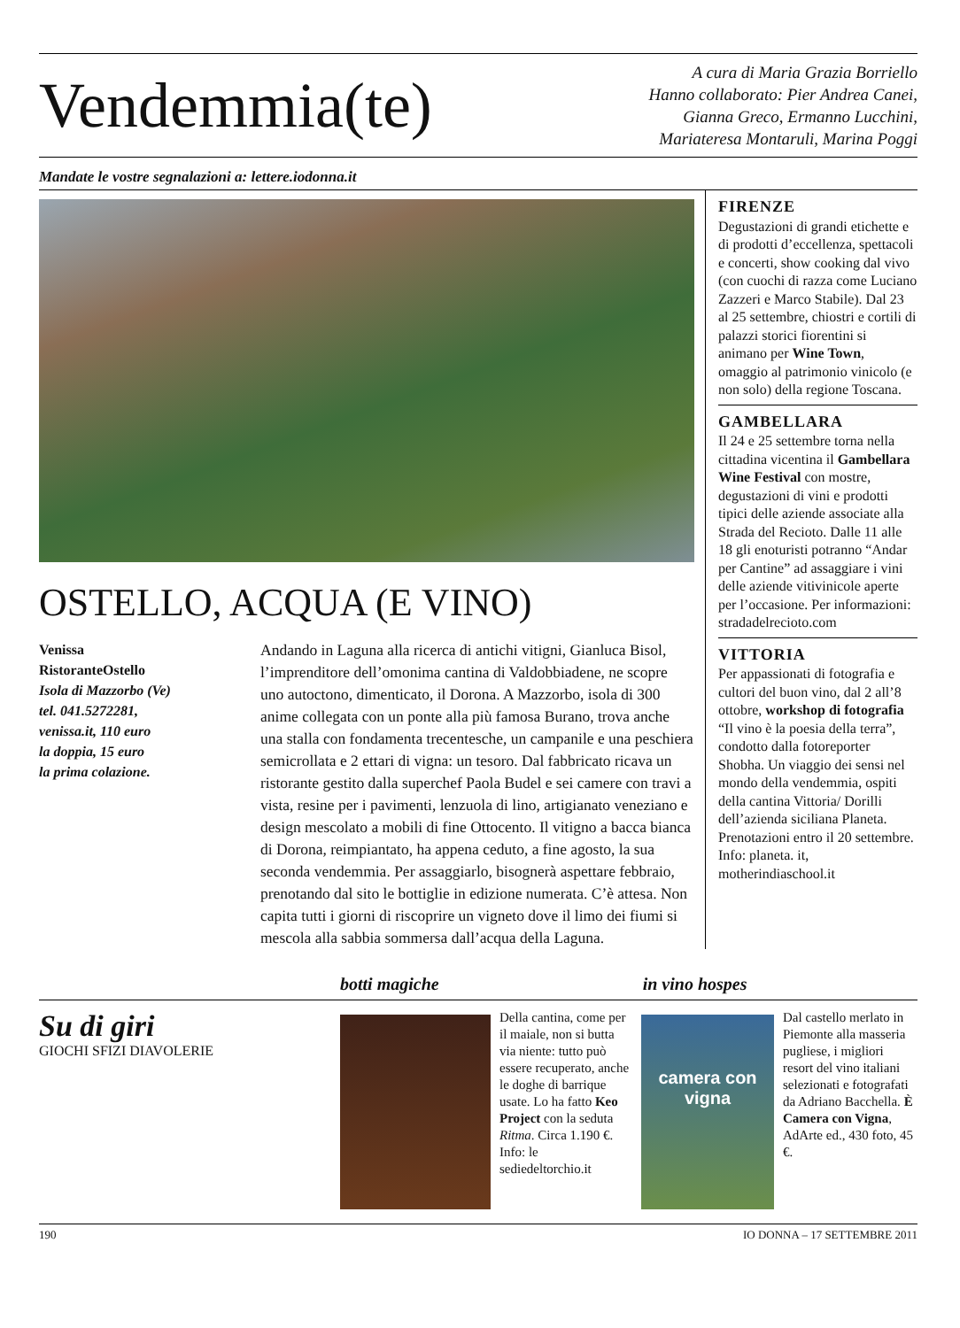Vendemmia(te)
A cura di Maria Grazia Borriello
Hanno collaborato: Pier Andrea Canei,
Gianna Greco, Ermanno Lucchini,
Mariateresa Montaruli, Marina Poggi
Mandate le vostre segnalazioni a: lettere.iodonna.it
OSTELLO, ACQUA (E VINO)
Venissa
RistoranteOstello
Isola di Mazzorbo (Ve)
tel. 041.5272281,
venissa.it, 110 euro
la doppia, 15 euro
la prima colazione.
Andando in Laguna alla ricerca di antichi vitigni, Gianluca Bisol, l’imprenditore dell’omonima cantina di Valdobbiadene, ne scopre uno autoctono, dimenticato, il Dorona. A Mazzorbo, isola di 300 anime collegata con un ponte alla più famosa Burano, trova anche una stalla con fondamenta trecentesche, un campanile e una peschiera semicrollata e 2 ettari di vigna: un tesoro. Dal fabbricato ricava un ristorante gestito dalla superchef Paola Budel e sei camere con travi a vista, resine per i pavimenti, lenzuola di lino, artigianato veneziano e design mescolato a mobili di fine Ottocento. Il vitigno a bacca bianca di Dorona, reimpiantato, ha appena ceduto, a fine agosto, la sua seconda vendemmia. Per assaggiarlo, bisognerà aspettare febbraio, prenotando dal sito le bottiglie in edizione numerata. C’è attesa. Non capita tutti i giorni di riscoprire un vigneto dove il limo dei fiumi si mescola alla sabbia sommersa dall’acqua della Laguna.
FIRENZE
Degustazioni di grandi etichette e di prodotti d’eccellenza, spettacoli e concerti, show cooking dal vivo (con cuochi di razza come Luciano Zazzeri e Marco Stabile). Dal 23 al 25 settembre, chiostri e cortili di palazzi storici fiorentini si animano per Wine Town, omaggio al patrimonio vinicolo (e non solo) della regione Toscana.
GAMBELLARA
Il 24 e 25 settembre torna nella cittadina vicentina il Gambellara Wine Festival con mostre, degustazioni di vini e prodotti tipici delle aziende associate alla Strada del Recioto. Dalle 11 alle 18 gli enoturisti potranno “Andar per Cantine” ad assaggiare i vini delle aziende vitivinicole aperte per l’occasione. Per informazioni: stradadelrecioto.com
VITTORIA
Per appassionati di fotografia e cultori del buon vino, dal 2 all’8 ottobre, workshop di fotografia “Il vino è la poesia della terra”, condotto dalla fotoreporter Shobha. Un viaggio dei sensi nel mondo della vendemmia, ospiti della cantina Vittoria/ Dorilli dell’azienda siciliana Planeta. Prenotazioni entro il 20 settembre. Info: planeta. it, motherindiaschool.it
botti magiche in vino hospes
Su di giri
GIOCHI SFIZI DIAVOLERIE
Della cantina, come per il maiale, non si butta via niente: tutto può essere recuperato, anche le doghe di barrique usate. Lo ha fatto Keo Project con la seduta Ritma. Circa 1.190 €. Info: le sediedeltorchio.it
camera con vigna
Dal castello merlato in Piemonte alla masseria pugliese, i migliori resort del vino italiani selezionati e fotografati da Adriano Bacchella. È Camera con Vigna, AdArte ed., 430 foto, 45 €.
190 IO DONNA – 17 SETTEMBRE 2011